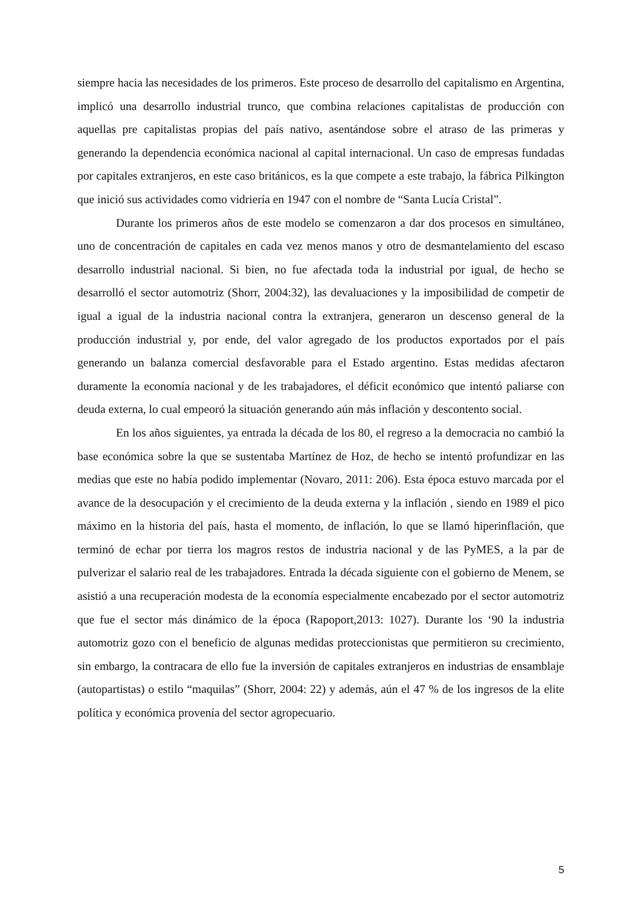siempre hacia las necesidades de los primeros. Este proceso de desarrollo del capitalismo en Argentina, implicó una desarrollo industrial trunco, que combina relaciones capitalistas de producción con aquellas pre capitalistas propias del país nativo, asentándose sobre el atraso de las primeras y generando la dependencia económica nacional al capital internacional. Un caso de empresas fundadas por capitales extranjeros, en este caso británicos, es la que compete a este trabajo, la fábrica Pilkington que inició sus actividades como vidriería en 1947 con el nombre de “Santa Lucía Cristal”.
Durante los primeros años de este modelo se comenzaron a dar dos procesos en simultáneo, uno de concentración de capitales en cada vez menos manos y otro de desmantelamiento del escaso desarrollo industrial nacional. Si bien, no fue afectada toda la industrial por igual, de hecho se desarrolló el sector automotriz (Shorr, 2004:32), las devaluaciones y la imposibilidad de competir de igual a igual de la industria nacional contra la extranjera, generaron un descenso general de la producción industrial y, por ende, del valor agregado de los productos exportados por el país generando un balanza comercial desfavorable para el Estado argentino. Estas medidas afectaron duramente la economía nacional y de les trabajadores, el déficit económico que intentó paliarse con deuda externa, lo cual empeoró la situación generando aún más inflación y descontento social.
En los años siguientes, ya entrada la década de los 80, el regreso a la democracia no cambió la base económica sobre la que se sustentaba Martínez de Hoz, de hecho se intentó profundizar en las medias que este no había podido implementar (Novaro, 2011: 206). Esta época estuvo marcada por el avance de la desocupación y el crecimiento de la deuda externa y la inflación , siendo en 1989 el pico máximo en la historia del país, hasta el momento, de inflación, lo que se llamó hiperinflación, que terminó de echar por tierra los magros restos de industria nacional y de las PyMES, a la par de pulverizar el salario real de les trabajadores. Entrada la década siguiente con el gobierno de Menem, se asistió a una recuperación modesta de la economía especialmente encabezado por el sector automotriz que fue el sector más dinámico de la época (Rapoport,2013: 1027). Durante los ‘90 la industria automotriz gozo con el beneficio de algunas medidas proteccionistas que permitieron su crecimiento, sin embargo, la contracara de ello fue la inversión de capitales extranjeros en industrias de ensamblaje (autopartistas) o estilo “maquilas” (Shorr, 2004: 22) y además, aún el 47 % de los ingresos de la elite política y económica provenía del sector agropecuario.
5